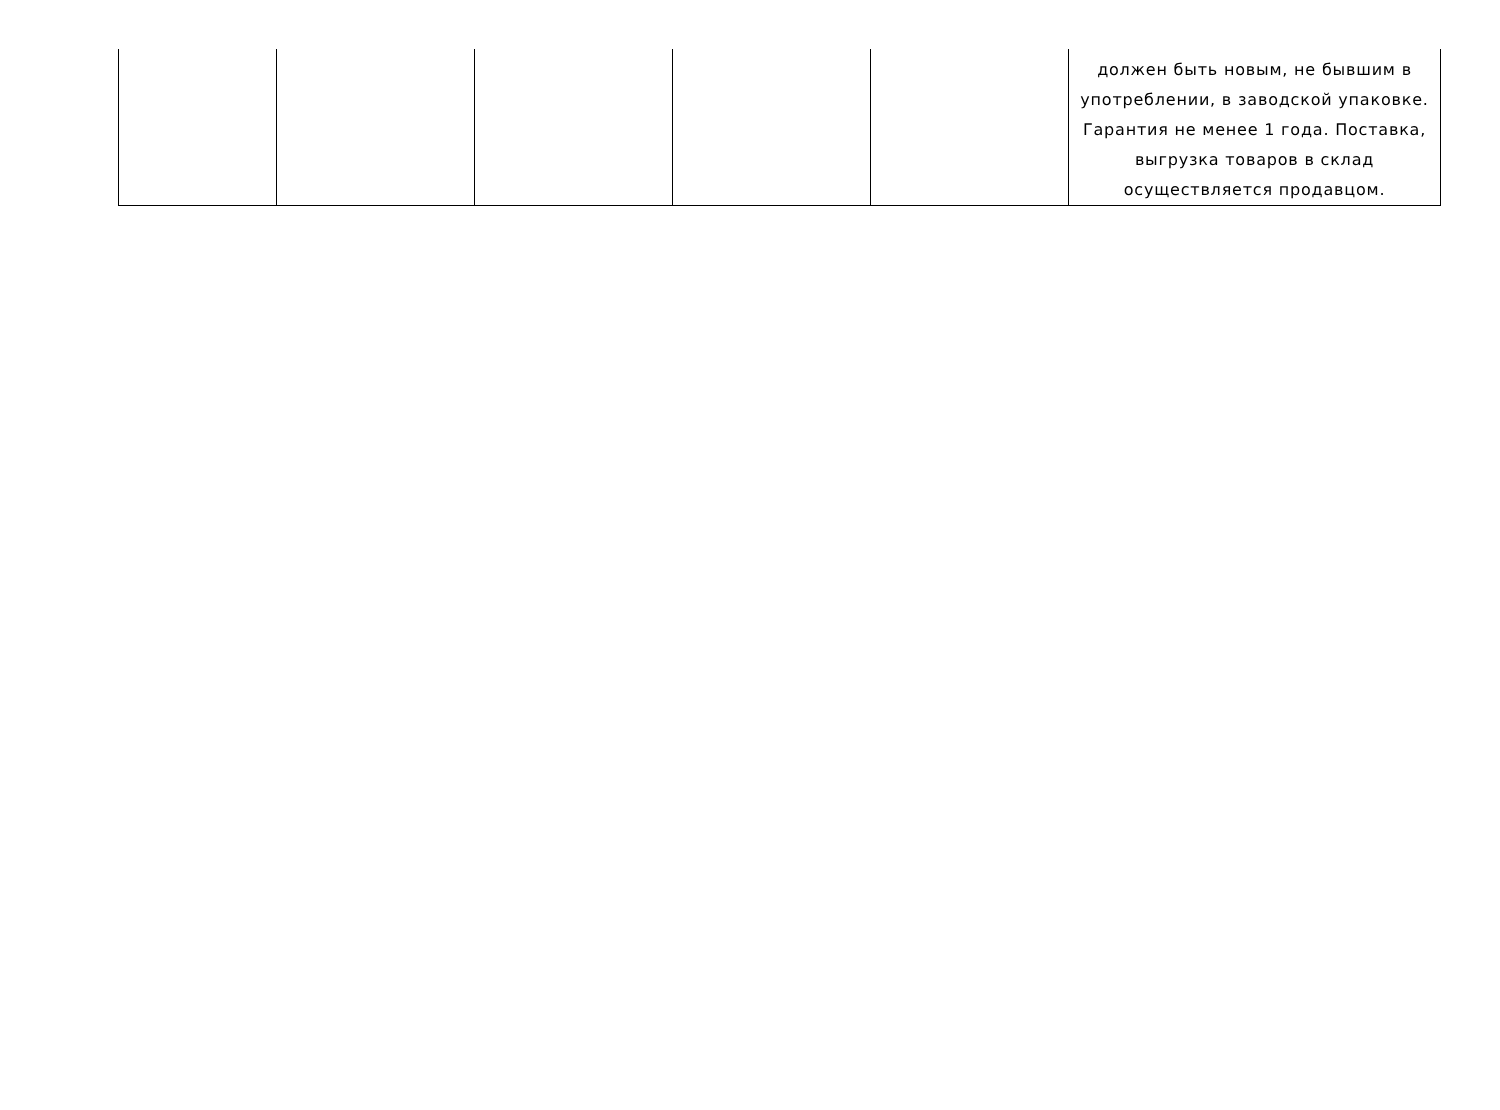| | | | | | должен быть новым, не бывшим в употреблении, в заводской упаковке. Гарантия не менее 1 года. Поставка, выгрузка товаров в склад осуществляется продавцом. |